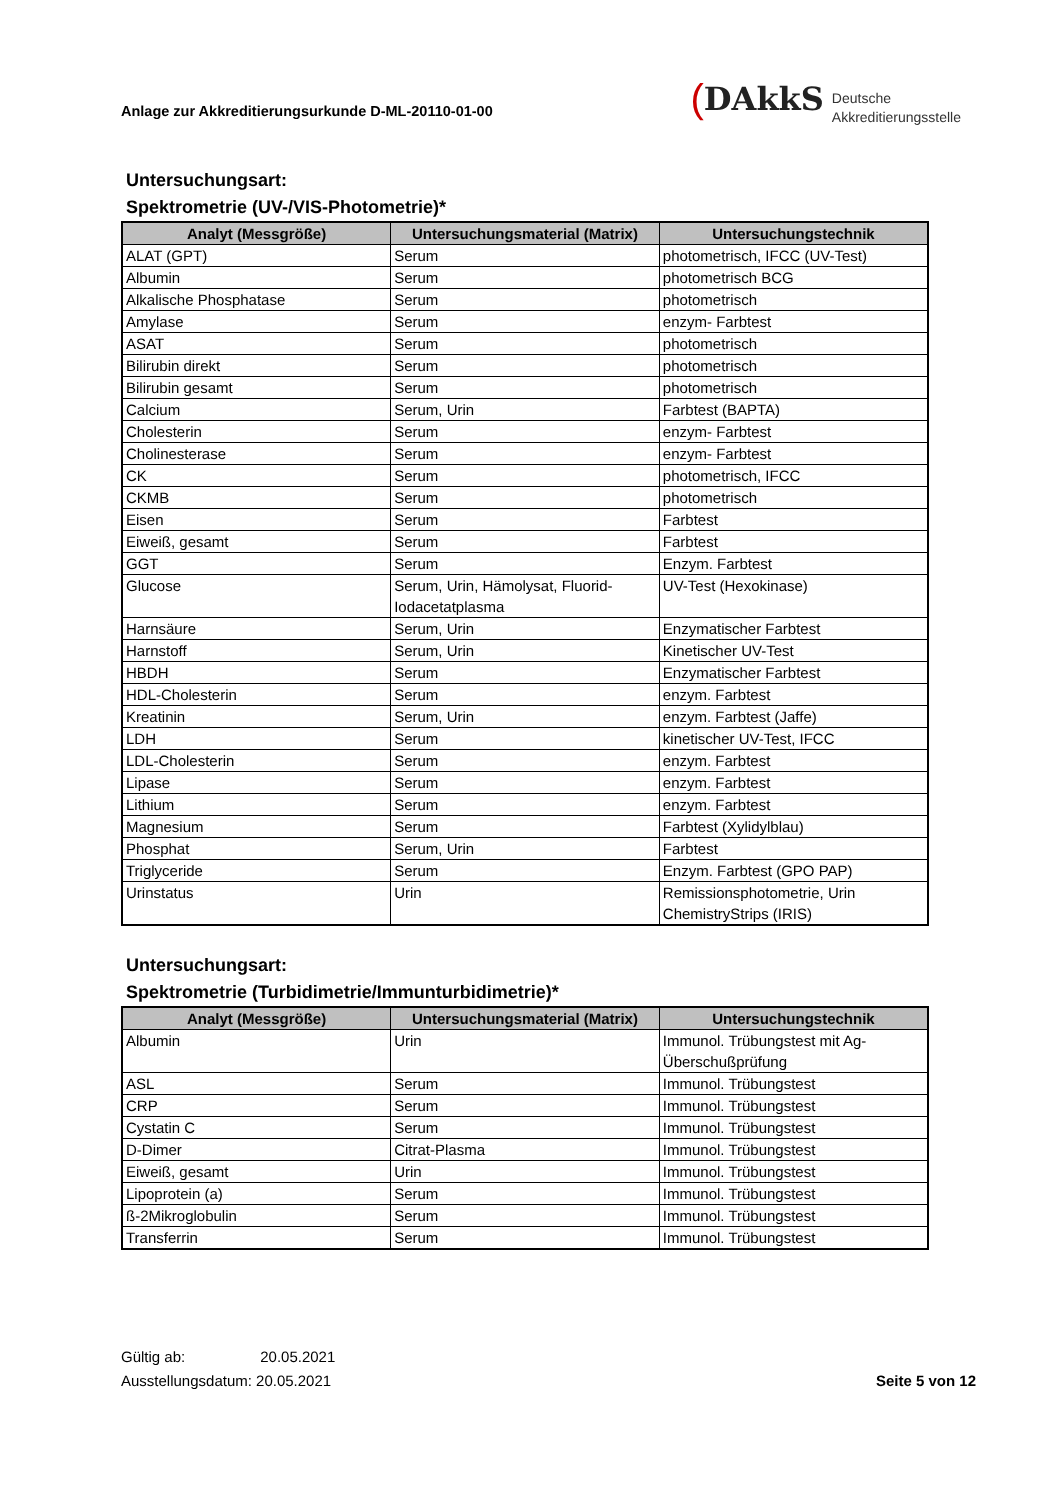Anlage zur Akkreditierungsurkunde D-ML-20110-01-00
(DAkkS
Deutsche
Akkreditierungsstelle
Untersuchungsart:
Spektrometrie (UV-/VIS-Photometrie)*
| Analyt (Messgröße) | Untersuchungsmaterial (Matrix) | Untersuchungstechnik |
| --- | --- | --- |
| ALAT (GPT) | Serum | photometrisch, IFCC (UV-Test) |
| Albumin | Serum | photometrisch BCG |
| Alkalische Phosphatase | Serum | photometrisch |
| Amylase | Serum | enzym- Farbtest |
| ASAT | Serum | photometrisch |
| Bilirubin direkt | Serum | photometrisch |
| Bilirubin gesamt | Serum | photometrisch |
| Calcium | Serum, Urin | Farbtest (BAPTA) |
| Cholesterin | Serum | enzym- Farbtest |
| Cholinesterase | Serum | enzym- Farbtest |
| CK | Serum | photometrisch, IFCC |
| CKMB | Serum | photometrisch |
| Eisen | Serum | Farbtest |
| Eiweiß, gesamt | Serum | Farbtest |
| GGT | Serum | Enzym. Farbtest |
| Glucose | Serum, Urin, Hämolysat, Fluorid-Iodacetatplasma | UV-Test (Hexokinase) |
| Harnsäure | Serum, Urin | Enzymatischer Farbtest |
| Harnstoff | Serum, Urin | Kinetischer UV-Test |
| HBDH | Serum | Enzymatischer Farbtest |
| HDL-Cholesterin | Serum | enzym. Farbtest |
| Kreatinin | Serum, Urin | enzym. Farbtest (Jaffe) |
| LDH | Serum | kinetischer UV-Test, IFCC |
| LDL-Cholesterin | Serum | enzym. Farbtest |
| Lipase | Serum | enzym. Farbtest |
| Lithium | Serum | enzym. Farbtest |
| Magnesium | Serum | Farbtest (Xylidylblau) |
| Phosphat | Serum, Urin | Farbtest |
| Triglyceride | Serum | Enzym. Farbtest (GPO PAP) |
| Urinstatus | Urin | Remissionsphotometrie, Urin ChemistryStrips (IRIS) |
Untersuchungsart:
Spektrometrie (Turbidimetrie/Immunturbidimetrie)*
| Analyt (Messgröße) | Untersuchungsmaterial (Matrix) | Untersuchungstechnik |
| --- | --- | --- |
| Albumin | Urin | Immunol. Trübungstest mit Ag-Überschußprüfung |
| ASL | Serum | Immunol. Trübungstest |
| CRP | Serum | Immunol. Trübungstest |
| Cystatin C | Serum | Immunol. Trübungstest |
| D-Dimer | Citrat-Plasma | Immunol. Trübungstest |
| Eiweiß, gesamt | Urin | Immunol. Trübungstest |
| Lipoprotein (a) | Serum | Immunol. Trübungstest |
| ß-2Mikroglobulin | Serum | Immunol. Trübungstest |
| Transferrin | Serum | Immunol. Trübungstest |
Gültig ab: 20.05.2021
Ausstellungsdatum: 20.05.2021
Seite 5 von 12